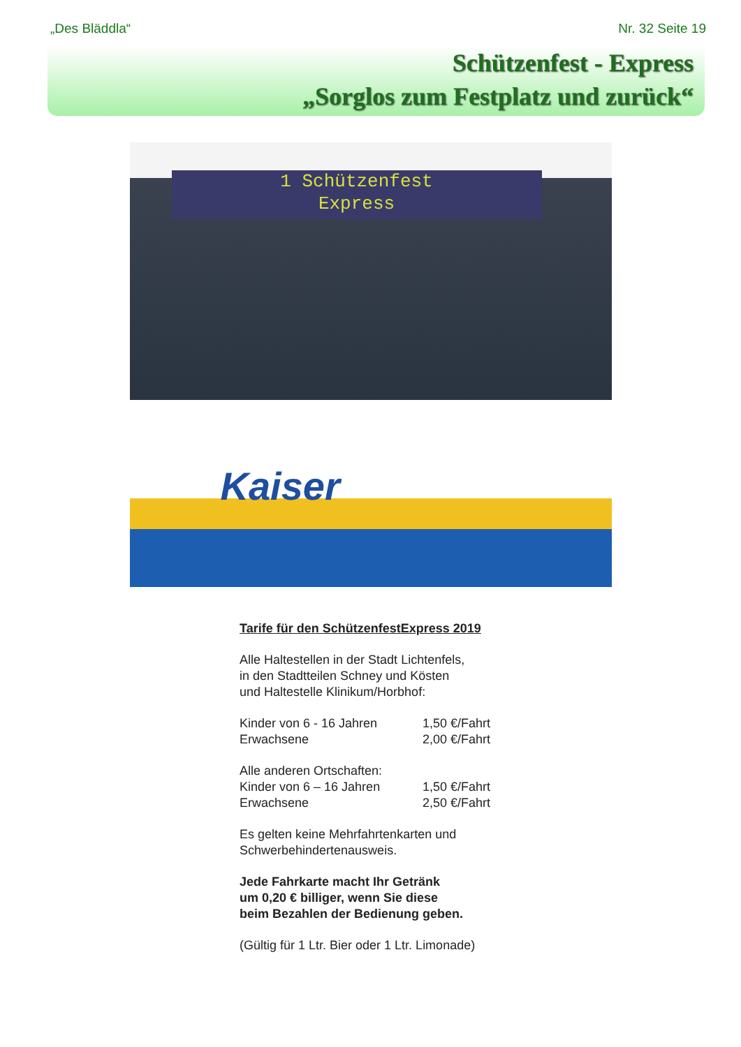„Des Bläddla“Nr. 32 Seite 19
Schützenfest - Express
„Sorglos zum Festplatz und zurück“
1 Schützenfest
Express
Kaiser
Tarife für den SchützenfestExpress 2019
Alle Haltestellen in der Stadt Lichtenfels,
in den Stadtteilen Schney und Kösten
und Haltestelle Klinikum/Horbhof:
Kinder von 6 - 16 Jahren 1,50 €/Fahrt
Erwachsene 2,00 €/Fahrt
Alle anderen Ortschaften:
Kinder von 6 – 16 Jahren 1,50 €/Fahrt
Erwachsene 2,50 €/Fahrt
Es gelten keine Mehrfahrtenkarten und
Schwerbehindertenausweis.
Jede Fahrkarte macht Ihr Getränk
um 0,20 € billiger, wenn Sie diese
beim Bezahlen der Bedienung geben.
(Gültig für 1 Ltr. Bier oder 1 Ltr. Limonade)